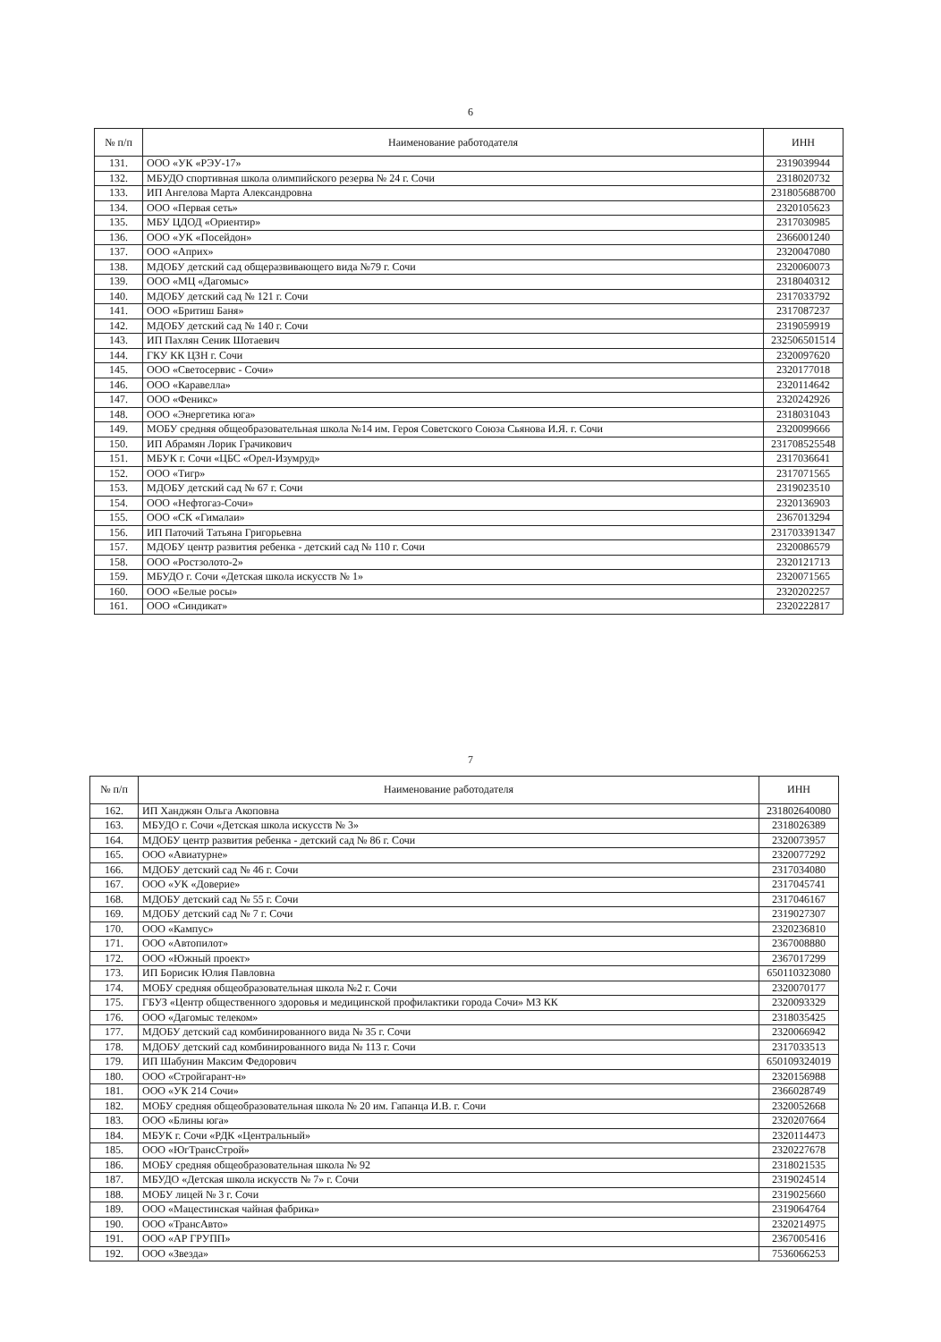6
| № п/п | Наименование работодателя | ИНН |
| --- | --- | --- |
| 131. | ООО «УК «РЭУ-17» | 2319039944 |
| 132. | МБУДО спортивная школа олимпийского резерва № 24 г. Сочи | 2318020732 |
| 133. | ИП Ангелова Марта Александровна | 231805688700 |
| 134. | ООО «Первая сеть» | 2320105623 |
| 135. | МБУ ЦДОД «Ориентир» | 2317030985 |
| 136. | ООО «УК «Посейдон» | 2366001240 |
| 137. | ООО «Априх» | 2320047080 |
| 138. | МДОБУ детский сад общеразвивающего вида №79 г. Сочи | 2320060073 |
| 139. | ООО «МЦ «Дагомыс» | 2318040312 |
| 140. | МДОБУ детский сад № 121 г. Сочи | 2317033792 |
| 141. | ООО «Бритиш Баня» | 2317087237 |
| 142. | МДОБУ детский сад № 140 г. Сочи | 2319059919 |
| 143. | ИП Пахлян Сеник Шотаевич | 232506501514 |
| 144. | ГКУ КК ЦЗН г. Сочи | 2320097620 |
| 145. | ООО «Светосервис - Сочи» | 2320177018 |
| 146. | ООО «Каравелла» | 2320114642 |
| 147. | ООО «Феникс» | 2320242926 |
| 148. | ООО «Энергетика юга» | 2318031043 |
| 149. | МОБУ средняя общеобразовательная школа №14 им. Героя Советского Союза Сьянова И.Я. г. Сочи | 2320099666 |
| 150. | ИП Абрамян Лорик Грачикович | 231708525548 |
| 151. | МБУК г. Сочи «ЦБС «Орел-Изумруд» | 2317036641 |
| 152. | ООО «Тигр» | 2317071565 |
| 153. | МДОБУ детский сад № 67 г. Сочи | 2319023510 |
| 154. | ООО «Нефтогаз-Сочи» | 2320136903 |
| 155. | ООО «СК «Гималаи» | 2367013294 |
| 156. | ИП Паточий Татьяна Григорьевна | 231703391347 |
| 157. | МДОБУ центр развития ребенка - детский сад № 110 г. Сочи | 2320086579 |
| 158. | ООО «Ростзолото-2» | 2320121713 |
| 159. | МБУДО г. Сочи «Детская школа искусств № 1» | 2320071565 |
| 160. | ООО «Белые росы» | 2320202257 |
| 161. | ООО «Синдикат» | 2320222817 |
7
| № п/п | Наименование работодателя | ИНН |
| --- | --- | --- |
| 162. | ИП Ханджян Ольга Акоповна | 231802640080 |
| 163. | МБУДО г. Сочи «Детская школа искусств № 3» | 2318026389 |
| 164. | МДОБУ центр развития ребенка - детский сад № 86 г. Сочи | 2320073957 |
| 165. | ООО «Авиатурне» | 2320077292 |
| 166. | МДОБУ детский сад № 46 г. Сочи | 2317034080 |
| 167. | ООО «УК «Доверие» | 2317045741 |
| 168. | МДОБУ детский сад № 55 г. Сочи | 2317046167 |
| 169. | МДОБУ детский сад № 7 г. Сочи | 2319027307 |
| 170. | ООО «Кампус» | 2320236810 |
| 171. | ООО «Автопилот» | 2367008880 |
| 172. | ООО «Южный проект» | 2367017299 |
| 173. | ИП Борисик Юлия Павловна | 650110323080 |
| 174. | МОБУ средняя общеобразовательная школа №2 г. Сочи | 2320070177 |
| 175. | ГБУЗ «Центр общественного здоровья и медицинской профилактики города Сочи» МЗ КК | 2320093329 |
| 176. | ООО «Дагомыс телеком» | 2318035425 |
| 177. | МДОБУ детский сад комбинированного вида № 35 г. Сочи | 2320066942 |
| 178. | МДОБУ детский сад комбинированного вида № 113 г. Сочи | 2317033513 |
| 179. | ИП Шабунин Максим Федорович | 650109324019 |
| 180. | ООО «Стройгарант-н» | 2320156988 |
| 181. | ООО «УК 214 Сочи» | 2366028749 |
| 182. | МОБУ средняя общеобразовательная школа № 20 им. Гапанца И.В. г. Сочи | 2320052668 |
| 183. | ООО «Блины юга» | 2320207664 |
| 184. | МБУК г. Сочи «РДК «Центральный» | 2320114473 |
| 185. | ООО «ЮгТрансСтрой» | 2320227678 |
| 186. | МОБУ средняя общеобразовательная школа № 92 | 2318021535 |
| 187. | МБУДО «Детская школа искусств № 7» г. Сочи | 2319024514 |
| 188. | МОБУ лицей № 3 г. Сочи | 2319025660 |
| 189. | ООО «Мацестинская чайная фабрика» | 2319064764 |
| 190. | ООО «ТрансАвто» | 2320214975 |
| 191. | ООО «АР ГРУПП» | 2367005416 |
| 192. | ООО «Звезда» | 7536066253 |